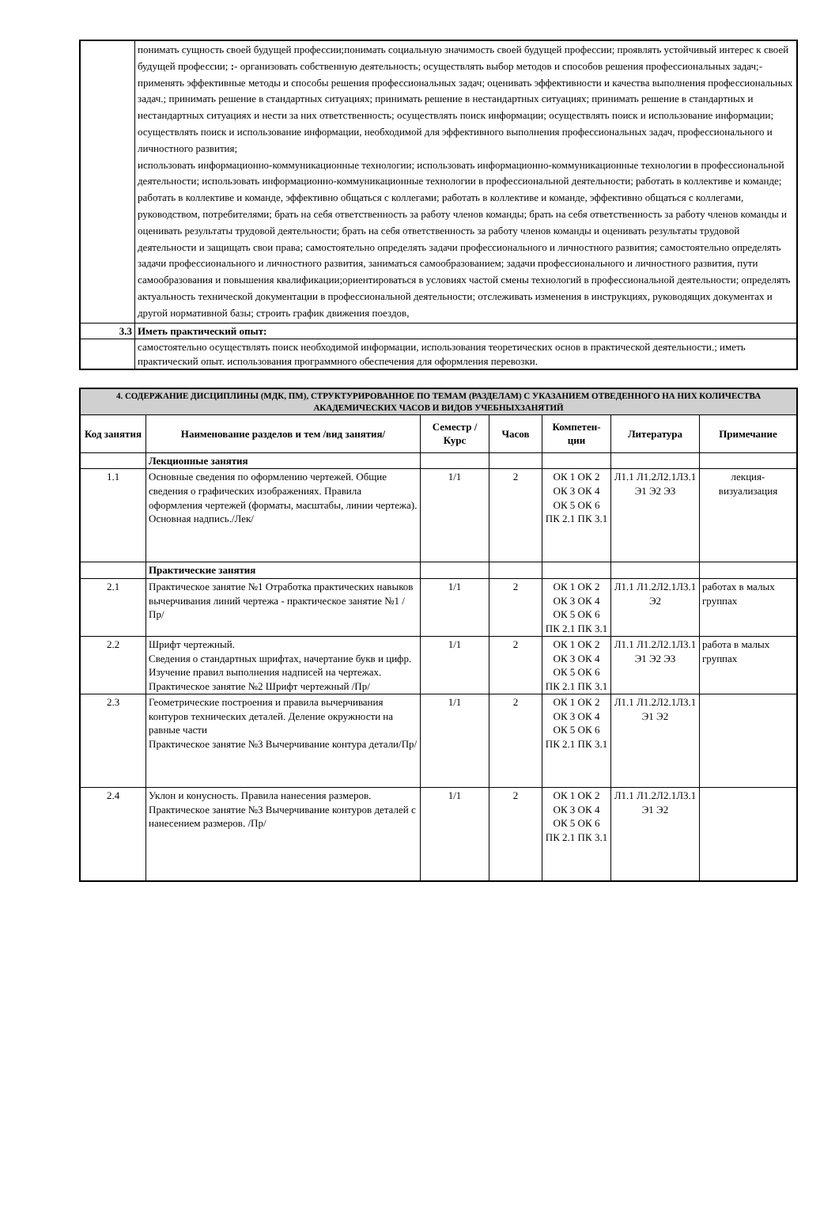| | понимать сущность своей будущей профессии;понимать социальную значимость своей будущей профессии; проявлять устойчивый интерес к своей будущей профессии; : - организовать собственную деятельность; осуществлять выбор методов и способов решения профессиональных задач;- применять эффективные методы и способы решения профессиональных задач; оценивать эффективности и качества выполнения профессиональных задач.; принимать решение в стандартных ситуациях; принимать решение в нестандартных ситуациях; принимать решение в стандартных и нестандартных ситуациях и нести за них ответственность; осуществлять поиск информации; осуществлять поиск и использование информации; осуществлять поиск и использование информации, необходимой для эффективного выполнения профессиональных задач, профессионального и личностного развития; использовать информационно-коммуникационные технологии; использовать информационно-коммуникационные технологии в профессиональной деятельности; использовать информационно-коммуникационные технологии в профессиональной деятельности; работать в коллективе и команде; работать в коллективе и команде, эффективно общаться с коллегами; работать в коллективе и команде, эффективно общаться с коллегами, руководством, потребителями; брать на себя ответственность за работу членов команды; брать на себя ответственность за работу членов команды и оценивать результаты трудовой деятельности; брать на себя ответственность за работу членов команды и оценивать результаты трудовой деятельности и защищать свои права; самостоятельно определять задачи профессионального и личностного развития; самостоятельно определять задачи профессионального и личностного развития, заниматься самообразованием; задачи профессионального и личностного развития, пути самообразования и повышения квалификации;ориентироваться в условиях частой смены технологий в профессиональной деятельности; определять актуальность технической документации в профессиональной деятельности; отслеживать изменения в инструкциях, руководящих документах и другой нормативной базы; строить график движения поездов, |
| 3.3 | Иметь практический опыт: |
| | самостоятельно осуществлять поиск необходимой информации, использования теоретических основ в практической деятельности.; иметь практический опыт. использования программного обеспечения для оформления перевозки. |
| 4. СОДЕРЖАНИЕ ДИСЦИПЛИНЫ (МДК, ПМ), СТРУКТУРИРОВАННОЕ ПО ТЕМАМ (РАЗДЕЛАМ) С УКАЗАНИЕМ ОТВЕДЕННОГО НА НИХ КОЛИЧЕСТВА АКАДЕМИЧЕСКИХ ЧАСОВ И ВИДОВ УЧЕБНЫХЗАНЯТИЙ | | | | | | |
| Код занятия | Наименование разделов и тем /вид занятия/ | Семестр / Курс | Часов | Компетен-ции | Литература | Примечание |
| | Лекционные занятия | | | | | |
| 1.1 | Основные сведения по оформлению чертежей. Общие сведения о графических изображениях. Правила оформления чертежей (форматы, масштабы, линии чертежа). Основная надпись./Лек/ | 1/1 | 2 | ОК 1 ОК 2 ОК 3 ОК 4 ОК 5 ОК 6 ПК 2.1 ПК 3.1 | Л1.1 Л1.2Л2.1Л3.1 Э1 Э2 Э3 | лекция-визуализация |
| | Практические занятия | | | | | |
| 2.1 | Практическое занятие №1 Отработка практических навыков вычерчивания линий чертежа - практическое занятие №1 /Пр/ | 1/1 | 2 | ОК 1 ОК 2 ОК 3 ОК 4 ОК 5 ОК 6 ПК 2.1 ПК 3.1 | Л1.1 Л1.2Л2.1Л3.1 Э2 | работах в малых группах |
| 2.2 | Шрифт чертежный. Сведения о стандартных шрифтах, начертание букв и цифр. Изучение правил выполнения надписей на чертежах. Практическое занятие №2 Шрифт чертежный /Пр/ | 1/1 | 2 | ОК 1 ОК 2 ОК 3 ОК 4 ОК 5 ОК 6 ПК 2.1 ПК 3.1 | Л1.1 Л1.2Л2.1Л3.1 Э1 Э2 Э3 | работа в малых группах |
| 2.3 | Геометрические построения и правила вычерчивания контуров технических деталей. Деление окружности на равные части Практическое занятие №3 Вычерчивание контура детали/Пр/ | 1/1 | 2 | ОК 1 ОК 2 ОК 3 ОК 4 ОК 5 ОК 6 ПК 2.1 ПК 3.1 | Л1.1 Л1.2Л2.1Л3.1 Э1 Э2 | |
| 2.4 | Уклон и конусность. Правила нанесения размеров. Практическое занятие №3 Вычерчивание контуров деталей с нанесением размеров. /Пр/ | 1/1 | 2 | ОК 1 ОК 2 ОК 3 ОК 4 ОК 5 ОК 6 ПК 2.1 ПК 3.1 | Л1.1 Л1.2Л2.1Л3.1 Э1 Э2 | |